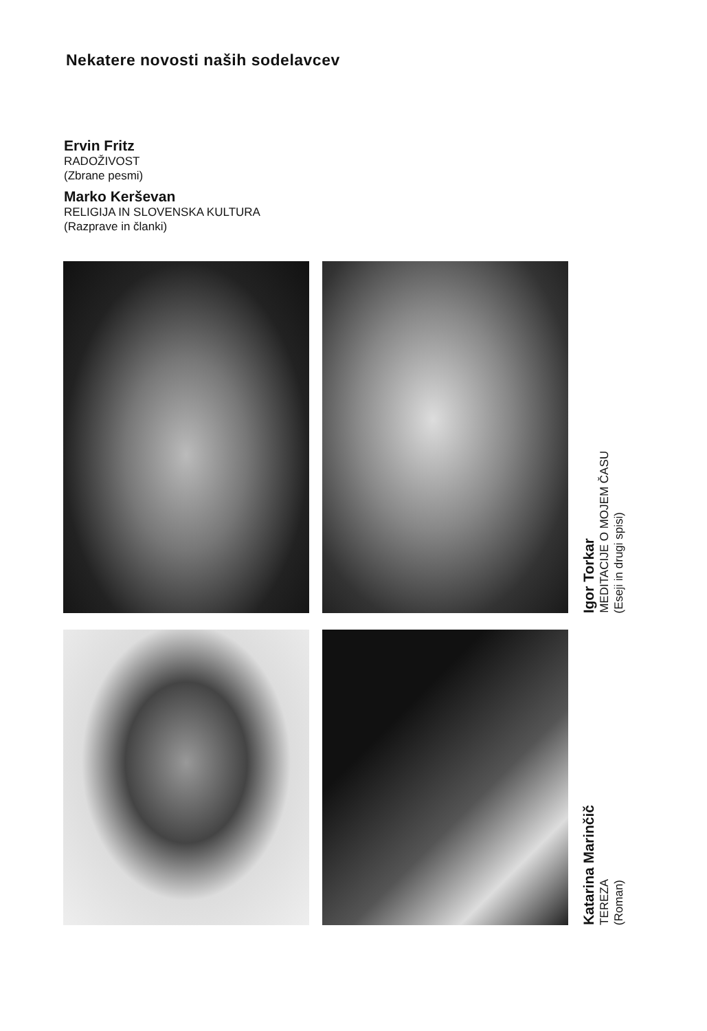Nekatere novosti naših sodelavcev
Ervin Fritz
RADOŽIVOST
(Zbrane pesmi)
Marko Kerševan
RELIGIJA IN SLOVENSKA KULTURA
(Razprave in članki)
Igor Torkar
MEDITACIJE O MOJEM ČASU
(Eseji in drugi spisi)
Katarina Marinčič
TEREZA
(Roman)